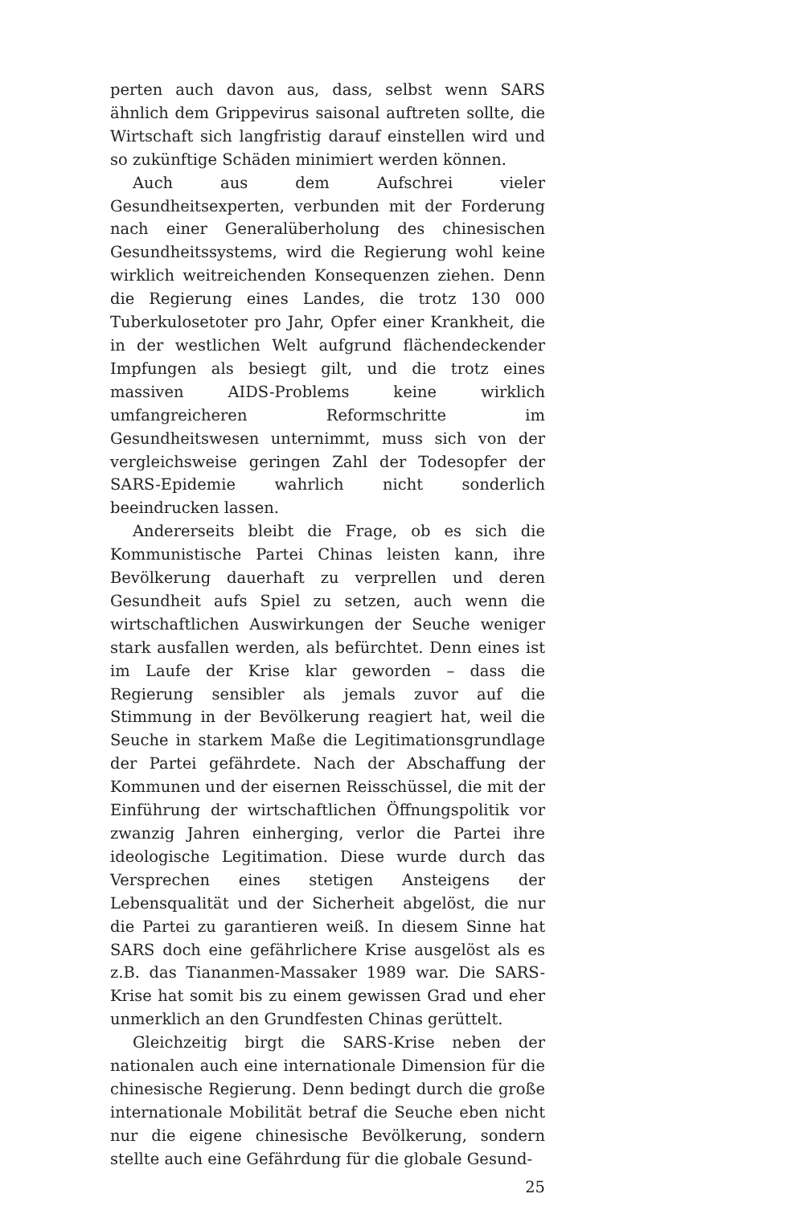perten auch davon aus, dass, selbst wenn SARS ähnlich dem Grippevirus saisonal auftreten sollte, die Wirtschaft sich langfristig darauf einstellen wird und so zukünftige Schäden minimiert werden können.
Auch aus dem Aufschrei vieler Gesundheitsexperten, verbunden mit der Forderung nach einer Generalüberholung des chinesischen Gesundheitssystems, wird die Regierung wohl keine wirklich weitreichenden Konsequenzen ziehen. Denn die Regierung eines Landes, die trotz 130 000 Tuberkulosetoter pro Jahr, Opfer einer Krankheit, die in der westlichen Welt aufgrund flächendeckender Impfungen als besiegt gilt, und die trotz eines massiven AIDS-Problems keine wirklich umfangreicheren Reformschritte im Gesundheitswesen unternimmt, muss sich von der vergleichsweise geringen Zahl der Todesopfer der SARS-Epidemie wahrlich nicht sonderlich beeindrucken lassen.
Andererseits bleibt die Frage, ob es sich die Kommunistische Partei Chinas leisten kann, ihre Bevölkerung dauerhaft zu verprellen und deren Gesundheit aufs Spiel zu setzen, auch wenn die wirtschaftlichen Auswirkungen der Seuche weniger stark ausfallen werden, als befürchtet. Denn eines ist im Laufe der Krise klar geworden – dass die Regierung sensibler als jemals zuvor auf die Stimmung in der Bevölkerung reagiert hat, weil die Seuche in starkem Maße die Legitimationsgrundlage der Partei gefährdete. Nach der Abschaffung der Kommunen und der eisernen Reisschüssel, die mit der Einführung der wirtschaftlichen Öffnungspolitik vor zwanzig Jahren einherging, verlor die Partei ihre ideologische Legitimation. Diese wurde durch das Versprechen eines stetigen Ansteigens der Lebensqualität und der Sicherheit abgelöst, die nur die Partei zu garantieren weiß. In diesem Sinne hat SARS doch eine gefährlichere Krise ausgelöst als es z.B. das Tiananmen-Massaker 1989 war. Die SARS-Krise hat somit bis zu einem gewissen Grad und eher unmerklich an den Grundfesten Chinas gerüttelt.
Gleichzeitig birgt die SARS-Krise neben der nationalen auch eine internationale Dimension für die chinesische Regierung. Denn bedingt durch die große internationale Mobilität betraf die Seuche eben nicht nur die eigene chinesische Bevölkerung, sondern stellte auch eine Gefährdung für die globale Gesund-
25